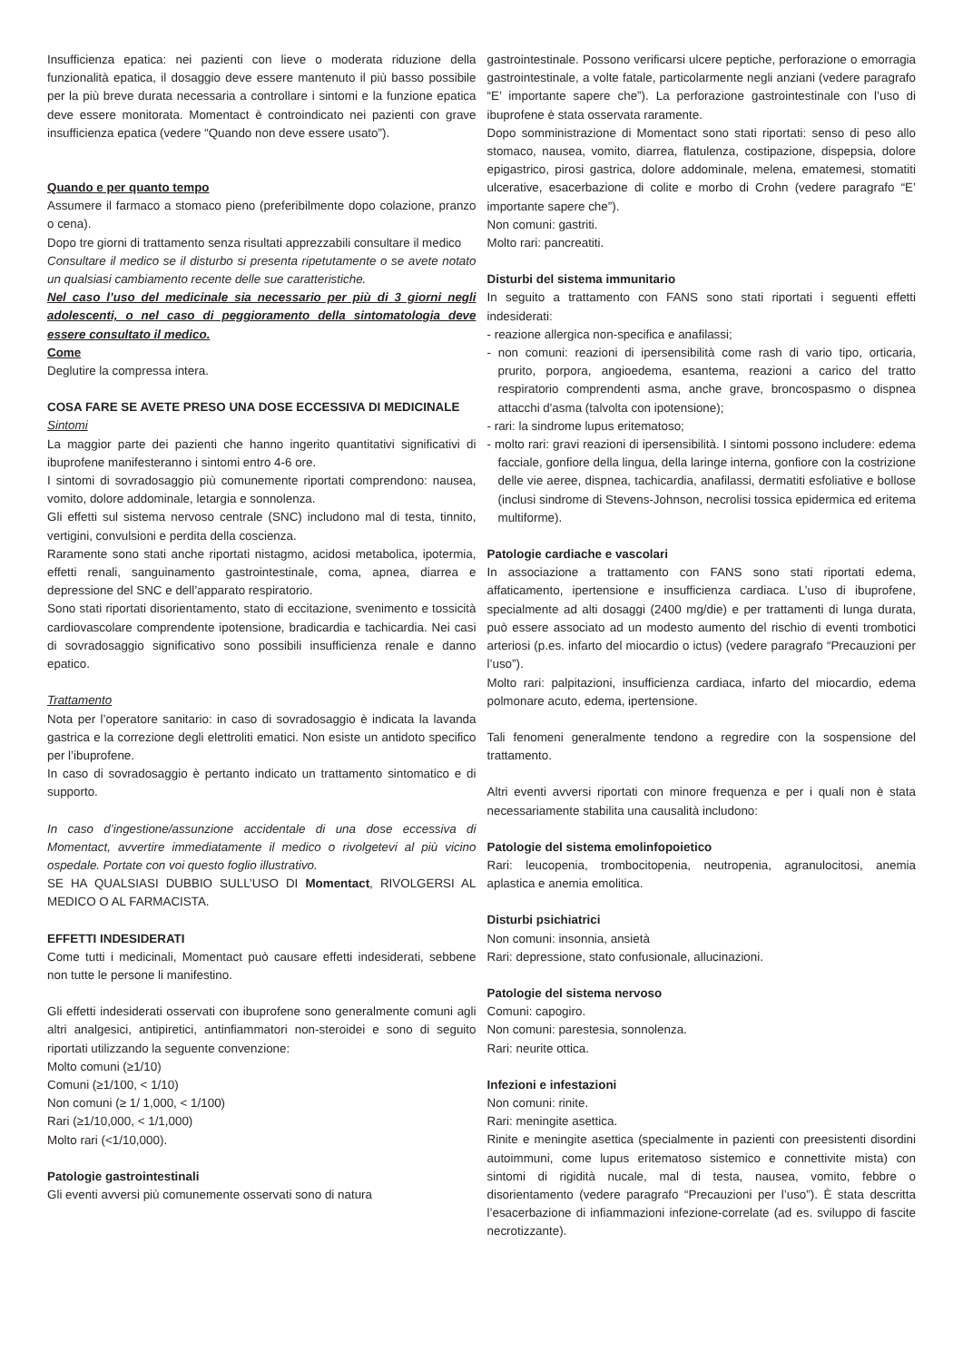Insufficienza epatica: nei pazienti con lieve o moderata riduzione della funzionalità epatica, il dosaggio deve essere mantenuto il più basso possibile per la più breve durata necessaria a controllare i sintomi e la funzione epatica deve essere monitorata. Momentact è controindicato nei pazienti con grave insufficienza epatica (vedere “Quando non deve essere usato”).
Quando e per quanto tempo
Assumere il farmaco a stomaco pieno (preferibilmente dopo colazione, pranzo o cena).
Dopo tre giorni di trattamento senza risultati apprezzabili consultare il medico
Consultare il medico se il disturbo si presenta ripetutamente o se avete notato un qualsiasi cambiamento recente delle sue caratteristiche.
Nel caso l’uso del medicinale sia necessario per più di 3 giorni negli adolescenti, o nel caso di peggioramento della sintomatologia deve essere consultato il medico.
Come
Deglutire la compressa intera.
COSA FARE SE AVETE PRESO UNA DOSE ECCESSIVA DI MEDICINALE
Sintomi
La maggior parte dei pazienti che hanno ingerito quantitativi significativi di ibuprofene manifesteranno i sintomi entro 4-6 ore.
I sintomi di sovradosaggio più comunemente riportati comprendono: nausea, vomito, dolore addominale, letargia e sonnolenza.
Gli effetti sul sistema nervoso centrale (SNC) includono mal di testa, tinnito, vertigini, convulsioni e perdita della coscienza.
Raramente sono stati anche riportati nistagmo, acidosi metabolica, ipotermia, effetti renali, sanguinamento gastrointestinale, coma, apnea, diarrea e depressione del SNC e dell’apparato respiratorio.
Sono stati riportati disorientamento, stato di eccitazione, svenimento e tossicità cardiovascolare comprendente ipotensione, bradicardia e tachicardia. Nei casi di sovradosaggio significativo sono possibili insufficienza renale e danno epatico.
Trattamento
Nota per l’operatore sanitario: in caso di sovradosaggio è indicata la lavanda gastrica e la correzione degli elettroliti ematici. Non esiste un antidoto specifico per l’ibuprofene.
In caso di sovradosaggio è pertanto indicato un trattamento sintomatico e di supporto.
In caso d’ingestione/assunzione accidentale di una dose eccessiva di Momentact, avvertire immediatamente il medico o rivolgetevi al più vicino ospedale. Portate con voi questo foglio illustrativo.
SE HA QUALSIASI DUBBIO SULL’USO DI Momentact, RIVOLGERSI AL MEDICO O AL FARMACISTA.
EFFETTI INDESIDERATI
Come tutti i medicinali, Momentact può causare effetti indesiderati, sebbene non tutte le persone li manifestino.
Gli effetti indesiderati osservati con ibuprofene sono generalmente comuni agli altri analgesici, antipiretici, antinfiammatori non-steroidei e sono di seguito riportati utilizzando la seguente convenzione:
Molto comuni (≥1/10)
Comuni (≥1/100, < 1/10)
Non comuni (≥ 1/ 1,000, < 1/100)
Rari (≥1/10,000, < 1/1,000)
Molto rari (<1/10,000).
Patologie gastrointestinali
Gli eventi avversi più comunemente osservati sono di natura
gastrointestinale. Possono verificarsi ulcere peptiche, perforazione o emorragia gastrointestinale, a volte fatale, particolarmente negli anziani (vedere paragrafo “E’ importante sapere che”). La perforazione gastrointestinale con l’uso di ibuprofene è stata osservata raramente.
Dopo somministrazione di Momentact sono stati riportati: senso di peso allo stomaco, nausea, vomito, diarrea, flatulenza, costipazione, dispepsia, dolore epigastrico, pirosi gastrica, dolore addominale, melena, ematemesi, stomatiti ulcerative, esacerbazione di colite e morbo di Crohn (vedere paragrafo “E’ importante sapere che”).
Non comuni: gastriti.
Molto rari: pancreatiti.
Disturbi del sistema immunitario
In seguito a trattamento con FANS sono stati riportati i seguenti effetti indesiderati:
- reazione allergica non-specifica e anafilassi;
- non comuni: reazioni di ipersensibilità come rash di vario tipo, orticaria, prurito, porpora, angioedema, esantema, reazioni a carico del tratto respiratorio comprendenti asma, anche grave, broncospasmo o dispnea attacchi d'asma (talvolta con ipotensione);
- rari: la sindrome lupus eritematoso;
- molto rari: gravi reazioni di ipersensibilità. I sintomi possono includere: edema facciale, gonfiore della lingua, della laringe interna, gonfiore con la costrizione delle vie aeree, dispnea, tachicardia, anafilassi, dermatiti esfoliative e bollose (inclusi sindrome di Stevens-Johnson, necrolisi tossica epidermica ed eritema multiforme).
Patologie cardiache e vascolari
In associazione a trattamento con FANS sono stati riportati edema, affaticamento, ipertensione e insufficienza cardiaca. L’uso di ibuprofene, specialmente ad alti dosaggi (2400 mg/die) e per trattamenti di lunga durata, può essere associato ad un modesto aumento del rischio di eventi trombotici arteriosi (p.es. infarto del miocardio o ictus) (vedere paragrafo “Precauzioni per l’uso”).
Molto rari: palpitazioni, insufficienza cardiaca, infarto del miocardio, edema polmonare acuto, edema, ipertensione.
Tali fenomeni generalmente tendono a regredire con la sospensione del trattamento.
Altri eventi avversi riportati con minore frequenza e per i quali non è stata necessariamente stabilita una causalità includono:
Patologie del sistema emolinfopoietico
Rari: leucopenia, trombocitopenia, neutropenia, agranulocitosi, anemia aplastica e anemia emolitica.
Disturbi psichiatrici
Non comuni: insonnia, ansietà
Rari: depressione, stato confusionale, allucinazioni.
Patologie del sistema nervoso
Comuni: capogiro.
Non comuni: parestesia, sonnolenza.
Rari: neurite ottica.
Infezioni e infestazioni
Non comuni: rinite.
Rari: meningite asettica.
Rinite e meningite asettica (specialmente in pazienti con preesistenti disordini autoimmuni, come lupus eritematoso sistemico e connettivite mista) con sintomi di rigidità nucale, mal di testa, nausea, vomito, febbre o disorientamento (vedere paragrafo “Precauzioni per l’uso”). È stata descritta l’esacerbazione di infiammazioni infezione-correlate (ad es. sviluppo di fascite necrotizzante).